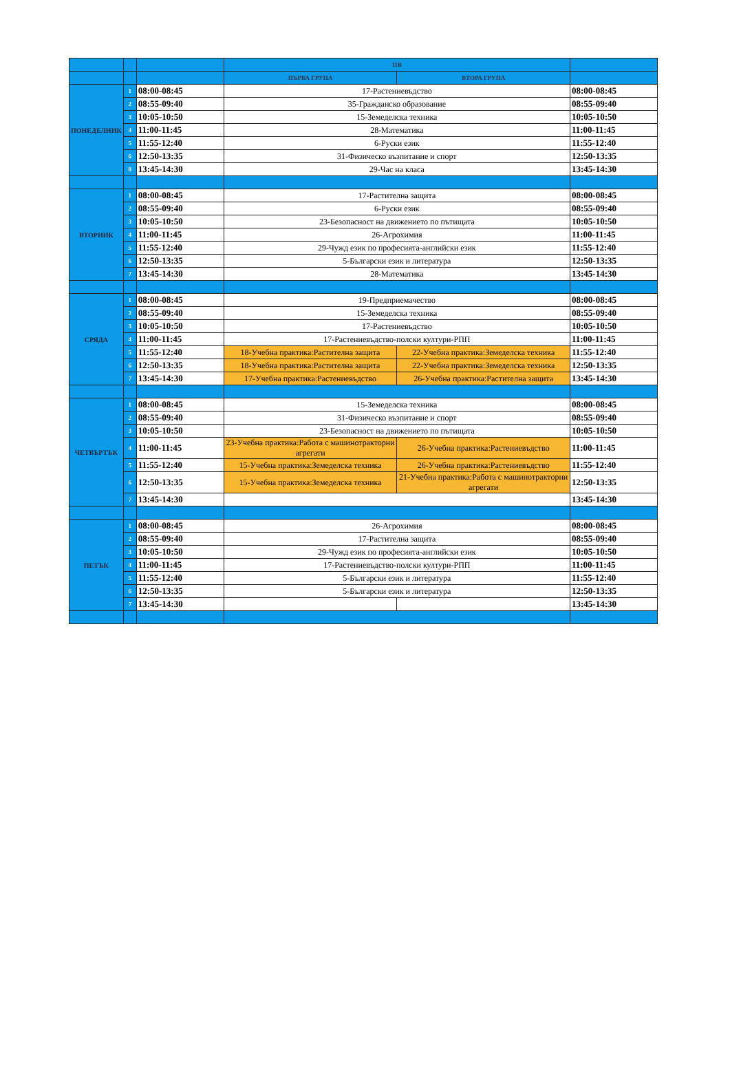| | | | 11В | | |
| --- | --- | --- | --- | --- | --- |
| | | | ПЪРВА ГРУПА | ВТОРА ГРУПА | |
| ПОНЕДЕЛНИК | 1 | 08:00-08:45 | 17-Растениевъдство | | 08:00-08:45 |
| | 2 | 08:55-09:40 | 35-Гражданско образование | | 08:55-09:40 |
| | 3 | 10:05-10:50 | 15-Земеделска техника | | 10:05-10:50 |
| | 4 | 11:00-11:45 | 28-Математика | | 11:00-11:45 |
| | 5 | 11:55-12:40 | 6-Руски език | | 11:55-12:40 |
| | 6 | 12:50-13:35 | 31-Физическо възпитание и спорт | | 12:50-13:35 |
| | 0 | 13:45-14:30 | 29-Час на класа | | 13:45-14:30 |
| ВТОРНИК | 1 | 08:00-08:45 | 17-Растителна защита | | 08:00-08:45 |
| | 2 | 08:55-09:40 | 6-Руски език | | 08:55-09:40 |
| | 3 | 10:05-10:50 | 23-Безопасност на движението по пътищата | | 10:05-10:50 |
| | 4 | 11:00-11:45 | 26-Агрохимия | | 11:00-11:45 |
| | 5 | 11:55-12:40 | 29-Чужд език по професията-английски език | | 11:55-12:40 |
| | 6 | 12:50-13:35 | 5-Български език и литература | | 12:50-13:35 |
| | 7 | 13:45-14:30 | 28-Математика | | 13:45-14:30 |
| СРЯДА | 1 | 08:00-08:45 | 19-Предприемачество | | 08:00-08:45 |
| | 2 | 08:55-09:40 | 15-Земеделска техника | | 08:55-09:40 |
| | 3 | 10:05-10:50 | 17-Растениевъдство | | 10:05-10:50 |
| | 4 | 11:00-11:45 | 17-Растениевъдство-полски култури-РПП | | 11:00-11:45 |
| | 5 | 11:55-12:40 | 18-Учебна практика:Растителна защита | 22-Учебна практика:Земеделска техника | 11:55-12:40 |
| | 6 | 12:50-13:35 | 18-Учебна практика:Растителна защита | 22-Учебна практика:Земеделска техника | 12:50-13:35 |
| | 7 | 13:45-14:30 | 17-Учебна практика:Растениевъдство | 26-Учебна практика:Растителна защита | 13:45-14:30 |
| ЧЕТВЪРТЪК | 1 | 08:00-08:45 | 15-Земеделска техника | | 08:00-08:45 |
| | 2 | 08:55-09:40 | 31-Физическо възпитание и спорт | | 08:55-09:40 |
| | 3 | 10:05-10:50 | 23-Безопасност на движението по пътищата | | 10:05-10:50 |
| | 4 | 11:00-11:45 | 23-Учебна практика:Работа с машинотракторни агрегати | 26-Учебна практика:Растениевъдство | 11:00-11:45 |
| | 5 | 11:55-12:40 | 15-Учебна практика:Земеделска техника | 26-Учебна практика:Растениевъдство | 11:55-12:40 |
| | 6 | 12:50-13:35 | 15-Учебна практика:Земеделска техника | 21-Учебна практика:Работа с машинотракторни агрегати | 12:50-13:35 |
| | 7 | 13:45-14:30 | | | 13:45-14:30 |
| ПЕТЪК | 1 | 08:00-08:45 | 26-Агрохимия | | 08:00-08:45 |
| | 2 | 08:55-09:40 | 17-Растителна защита | | 08:55-09:40 |
| | 3 | 10:05-10:50 | 29-Чужд език по професията-английски език | | 10:05-10:50 |
| | 4 | 11:00-11:45 | 17-Растениевъдство-полски култури-РПП | | 11:00-11:45 |
| | 5 | 11:55-12:40 | 5-Български език и литература | | 11:55-12:40 |
| | 6 | 12:50-13:35 | 5-Български език и литература | | 12:50-13:35 |
| | 7 | 13:45-14:30 | | | 13:45-14:30 |